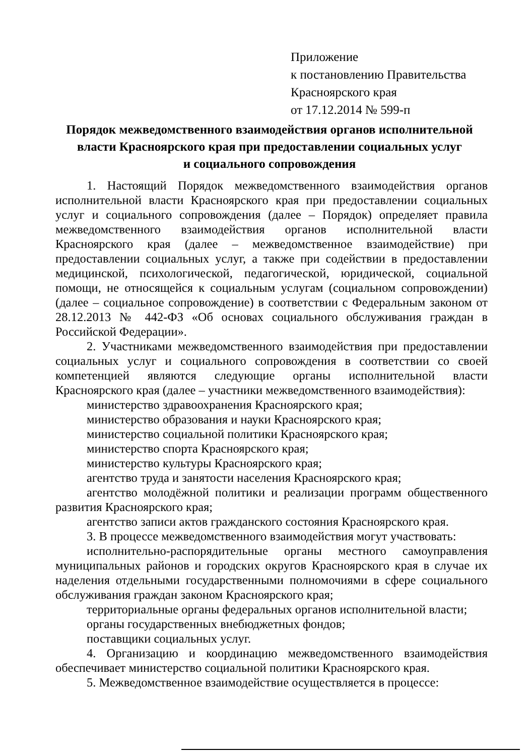Приложение
к постановлению Правительства
Красноярского края
от 17.12.2014 № 599-п
Порядок межведомственного взаимодействия органов исполнительной власти Красноярского края при предоставлении социальных услуг
и социального сопровождения
1. Настоящий Порядок межведомственного взаимодействия органов исполнительной власти Красноярского края при предоставлении социальных услуг и социального сопровождения (далее – Порядок) определяет правила межведомственного взаимодействия органов исполнительной власти Красноярского края (далее – межведомственное взаимодействие) при предоставлении социальных услуг, а также при содействии в предоставлении медицинской, психологической, педагогической, юридической, социальной помощи, не относящейся к социальным услугам (социальном сопровождении) (далее – социальное сопровождение) в соответствии с Федеральным законом от 28.12.2013 № 442-ФЗ «Об основах социального обслуживания граждан в Российской Федерации».
2. Участниками межведомственного взаимодействия при предоставлении социальных услуг и социального сопровождения в соответствии со своей компетенцией являются следующие органы исполнительной власти Красноярского края (далее – участники межведомственного взаимодействия):
министерство здравоохранения Красноярского края;
министерство образования и науки Красноярского края;
министерство социальной политики Красноярского края;
министерство спорта Красноярского края;
министерство культуры Красноярского края;
агентство труда и занятости населения Красноярского края;
агентство молодёжной политики и реализации программ общественного развития Красноярского края;
агентство записи актов гражданского состояния Красноярского края.
3. В процессе межведомственного взаимодействия могут участвовать:
исполнительно-распорядительные органы местного самоуправления муниципальных районов и городских округов Красноярского края в случае их наделения отдельными государственными полномочиями в сфере социального обслуживания граждан законом Красноярского края;
территориальные органы федеральных органов исполнительной власти;
органы государственных внебюджетных фондов;
поставщики социальных услуг.
4. Организацию и координацию межведомственного взаимодействия обеспечивает министерство социальной политики Красноярского края.
5. Межведомственное взаимодействие осуществляется в процессе: